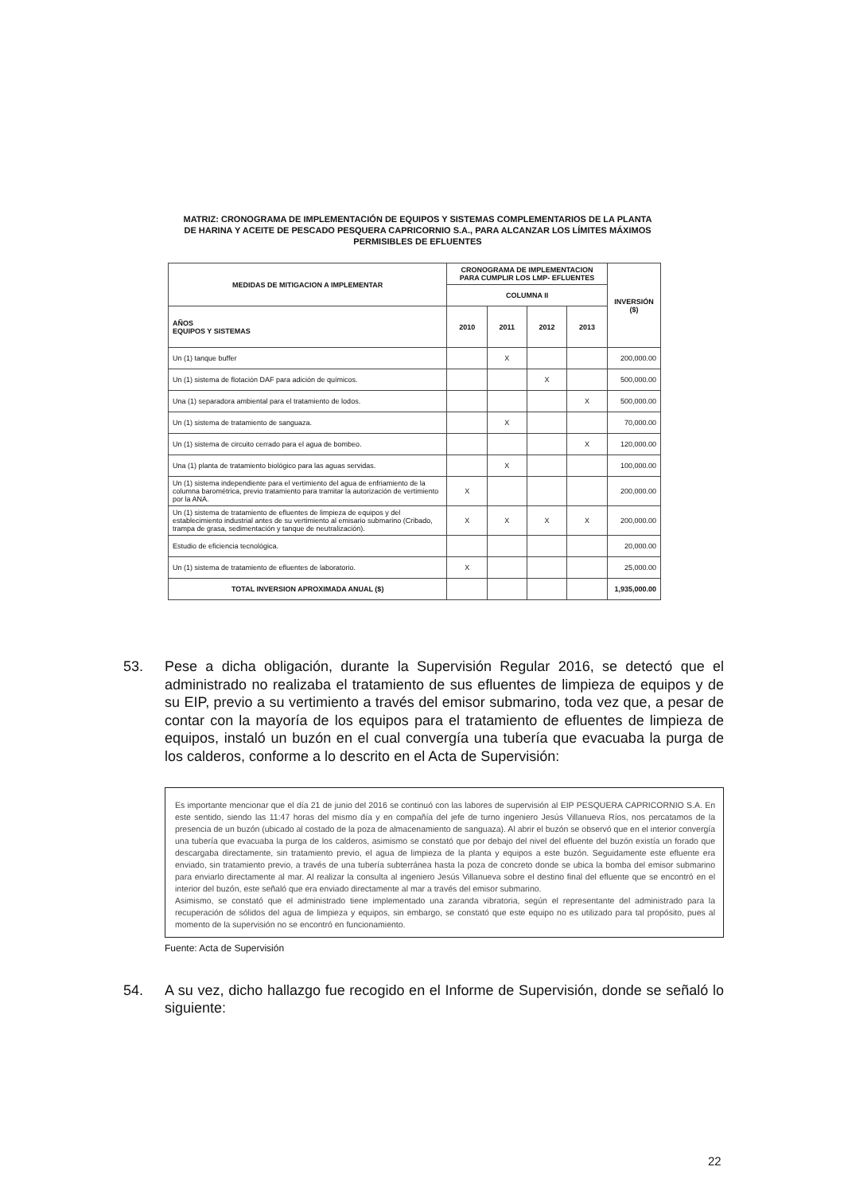MATRIZ: CRONOGRAMA DE IMPLEMENTACIÓN DE EQUIPOS Y SISTEMAS COMPLEMENTARIOS DE LA PLANTA DE HARINA Y ACEITE DE PESCADO PESQUERA CAPRICORNIO S.A., PARA ALCANZAR LOS LÍMITES MÁXIMOS PERMISIBLES DE EFLUENTES
| MEDIDAS DE MITIGACION A IMPLEMENTAR | CRONOGRAMA DE IMPLEMENTACION PARA CUMPLIR LOS LMP- EFLUENTES | | | | INVERSIÓN ($) |
| --- | --- | --- | --- | --- | --- |
| | COLUMNA II | | | | |
| AÑOS EQUIPOS Y SISTEMAS | 2010 | 2011 | 2012 | 2013 | |
| Un (1) tanque buffer | | X | | | 200,000.00 |
| Un (1) sistema de flotación DAF para adición de químicos. | | | X | | 500,000.00 |
| Una (1) separadora ambiental para el tratamiento de lodos. | | | | X | 500,000.00 |
| Un (1) sistema de tratamiento de sanguaza. | | X | | | 70,000.00 |
| Un (1) sistema de circuito cerrado para el agua de bombeo. | | | | X | 120,000.00 |
| Una (1) planta de tratamiento biológico para las aguas servidas. | | X | | | 100,000.00 |
| Un (1) sistema independiente para el vertimiento del agua de enfriamiento de la columna barométrica, previo tratamiento para tramitar la autorización de vertimiento por la ANA. | X | | | | 200,000.00 |
| Un (1) sistema de tratamiento de efluentes de limpieza de equipos y del establecimiento industrial antes de su vertimiento al emisario submarino (Cribado, trampa de grasa, sedimentación y tanque de neutralización). | X | X | X | X | 200,000.00 |
| Estudio de eficiencia tecnológica. | | | | | 20,000.00 |
| Un (1) sistema de tratamiento de efluentes de laboratorio. | X | | | | 25,000.00 |
| TOTAL INVERSION APROXIMADA ANUAL ($) | | | | | 1,935,000.00 |
53. Pese a dicha obligación, durante la Supervisión Regular 2016, se detectó que el administrado no realizaba el tratamiento de sus efluentes de limpieza de equipos y de su EIP, previo a su vertimiento a través del emisor submarino, toda vez que, a pesar de contar con la mayoría de los equipos para el tratamiento de efluentes de limpieza de equipos, instaló un buzón en el cual convergía una tubería que evacuaba la purga de los calderos, conforme a lo descrito en el Acta de Supervisión:
Es importante mencionar que el día 21 de junio del 2016 se continuó con las labores de supervisión al EIP PESQUERA CAPRICORNIO S.A. En este sentido, siendo las 11:47 horas del mismo día y en compañía del jefe de turno ingeniero Jesús Villanueva Ríos, nos percatamos de la presencia de un buzón (ubicado al costado de la poza de almacenamiento de sanguaza). Al abrir el buzón se observó que en el interior convergía una tubería que evacuaba la purga de los calderos, asimismo se constató que por debajo del nivel del efluente del buzón existía un forado que descargaba directamente, sin tratamiento previo, el agua de limpieza de la planta y equipos a este buzón. Seguidamente este efluente era enviado, sin tratamiento previo, a través de una tubería subterránea hasta la poza de concreto donde se ubica la bomba del emisor submarino para enviarlo directamente al mar. Al realizar la consulta al ingeniero Jesús Villanueva sobre el destino final del efluente que se encontró en el interior del buzón, este señaló que era enviado directamente al mar a través del emisor submarino.
Asimismo, se constató que el administrado tiene implementado una zaranda vibratoria, según el representante del administrado para la recuperación de sólidos del agua de limpieza y equipos, sin embargo, se constató que este equipo no es utilizado para tal propósito, pues al momento de la supervisión no se encontró en funcionamiento.
Fuente: Acta de Supervisión
54. A su vez, dicho hallazgo fue recogido en el Informe de Supervisión, donde se señaló lo siguiente:
22